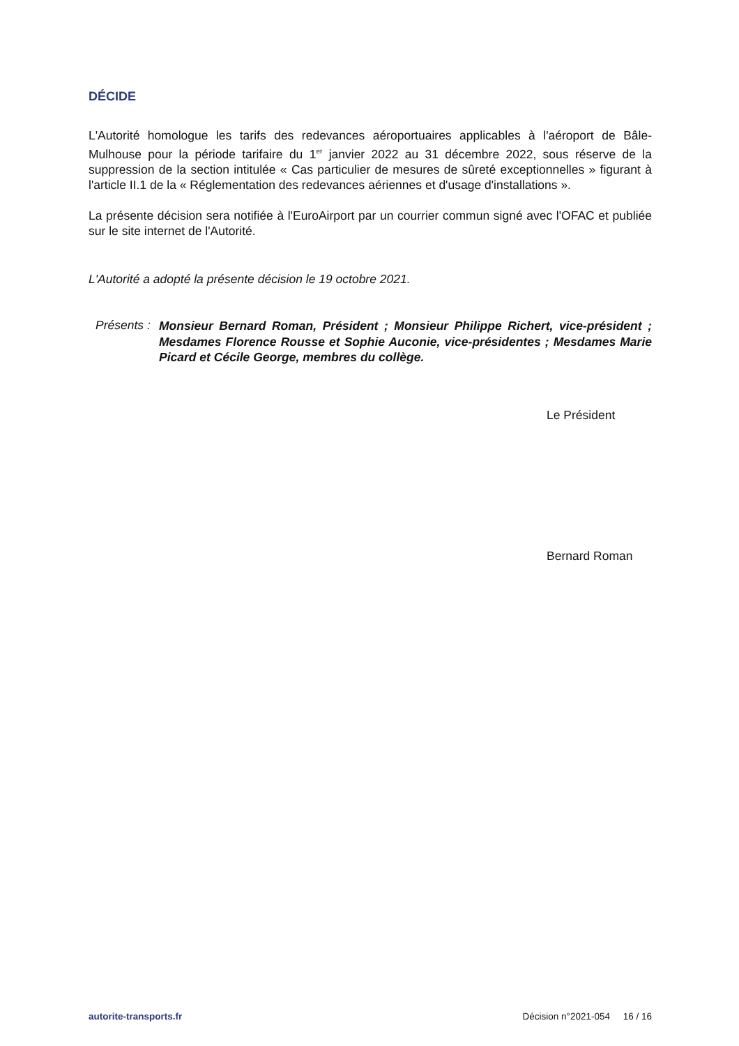DÉCIDE
L'Autorité homologue les tarifs des redevances aéroportuaires applicables à l'aéroport de Bâle-Mulhouse pour la période tarifaire du 1<sup>er</sup> janvier 2022 au 31 décembre 2022, sous réserve de la suppression de la section intitulée « Cas particulier de mesures de sûreté exceptionnelles » figurant à l'article II.1 de la « Réglementation des redevances aériennes et d'usage d'installations ».
La présente décision sera notifiée à l'EuroAirport par un courrier commun signé avec l'OFAC et publiée sur le site internet de l'Autorité.
L'Autorité a adopté la présente décision le 19 octobre 2021.
Présents :
Monsieur Bernard Roman, Président ; Monsieur Philippe Richert, vice-président ; Mesdames Florence Rousse et Sophie Auconie, vice-présidentes ; Mesdames Marie Picard et Cécile George, membres du collège.
Le Président
Bernard Roman
autorite-transports.fr Décision n°2021-054 16 / 16